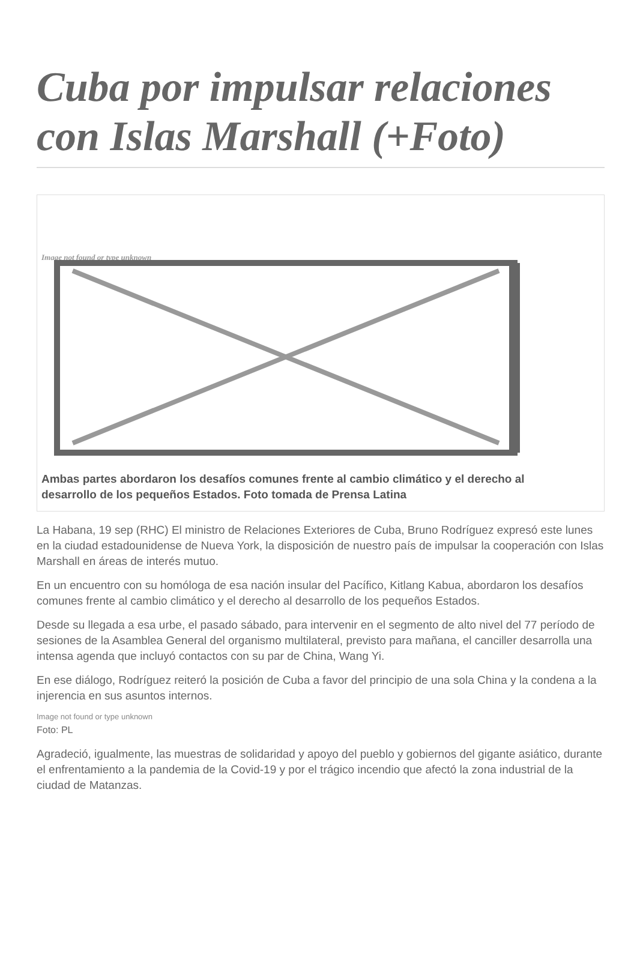Cuba por impulsar relaciones con Islas Marshall (+Foto)
Image not found or type unknown
Ambas partes abordaron los desafíos comunes frente al cambio climático y el derecho al desarrollo de los pequeños Estados. Foto tomada de Prensa Latina
La Habana, 19 sep (RHC) El ministro de Relaciones Exteriores de Cuba, Bruno Rodríguez expresó este lunes en la ciudad estadounidense de Nueva York, la disposición de nuestro país de impulsar la cooperación con Islas Marshall en áreas de interés mutuo.
En un encuentro con su homóloga de esa nación insular del Pacífico, Kitlang Kabua, abordaron los desafíos comunes frente al cambio climático y el derecho al desarrollo de los pequeños Estados.
Desde su llegada a esa urbe, el pasado sábado, para intervenir en el segmento de alto nivel del 77 período de sesiones de la Asamblea General del organismo multilateral, previsto para mañana, el canciller desarrolla una intensa agenda que incluyó contactos con su par de China, Wang Yi.
En ese diálogo, Rodríguez reiteró la posición de Cuba a favor del principio de una sola China y la condena a la injerencia en sus asuntos internos.
Image not found or type unknown
Foto: PL
Agradeció, igualmente, las muestras de solidaridad y apoyo del pueblo y gobiernos del gigante asiático, durante el enfrentamiento a la pandemia de la Covid-19 y por el trágico incendio que afectó la zona industrial de la ciudad de Matanzas.